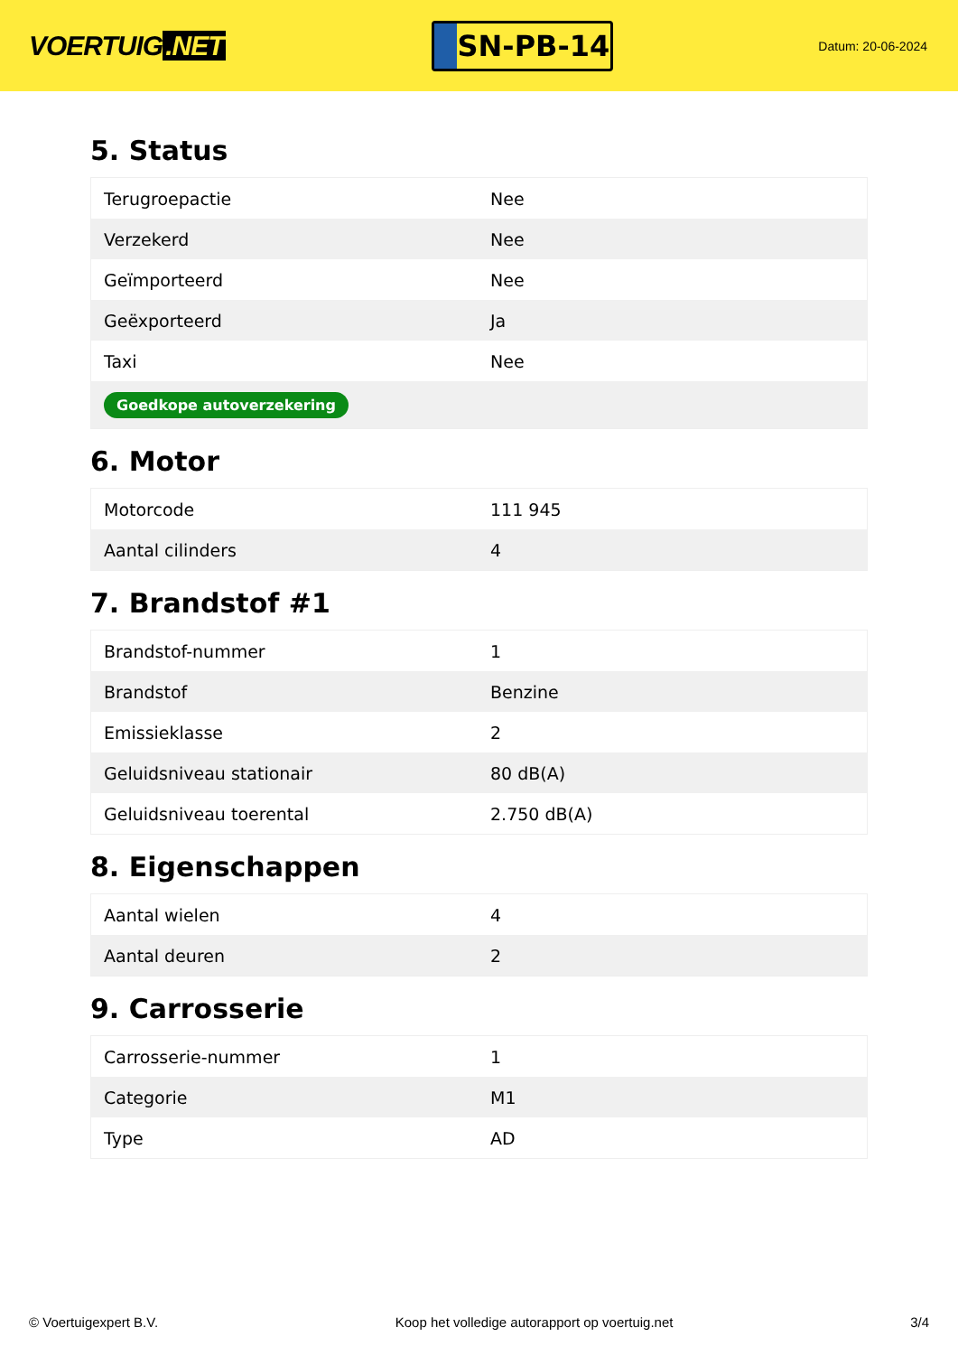VOERTUIG.NET
SN-PB-14
Datum: 20-06-2024
5. Status
| Terugroepactie | Nee |
| Verzekerd | Nee |
| Geïmporteerd | Nee |
| Geëxporteerd | Ja |
| Taxi | Nee |
| Goedkope autoverzekering | |
6. Motor
| Motorcode | 111 945 |
| Aantal cilinders | 4 |
7. Brandstof #1
| Brandstof-nummer | 1 |
| Brandstof | Benzine |
| Emissieklasse | 2 |
| Geluidsniveau stationair | 80 dB(A) |
| Geluidsniveau toerental | 2.750 dB(A) |
8. Eigenschappen
| Aantal wielen | 4 |
| Aantal deuren | 2 |
9. Carrosserie
| Carrosserie-nummer | 1 |
| Categorie | M1 |
| Type | AD |
© Voertuigexpert B.V. Koop het volledige autorapport op voertuig.net 3/4